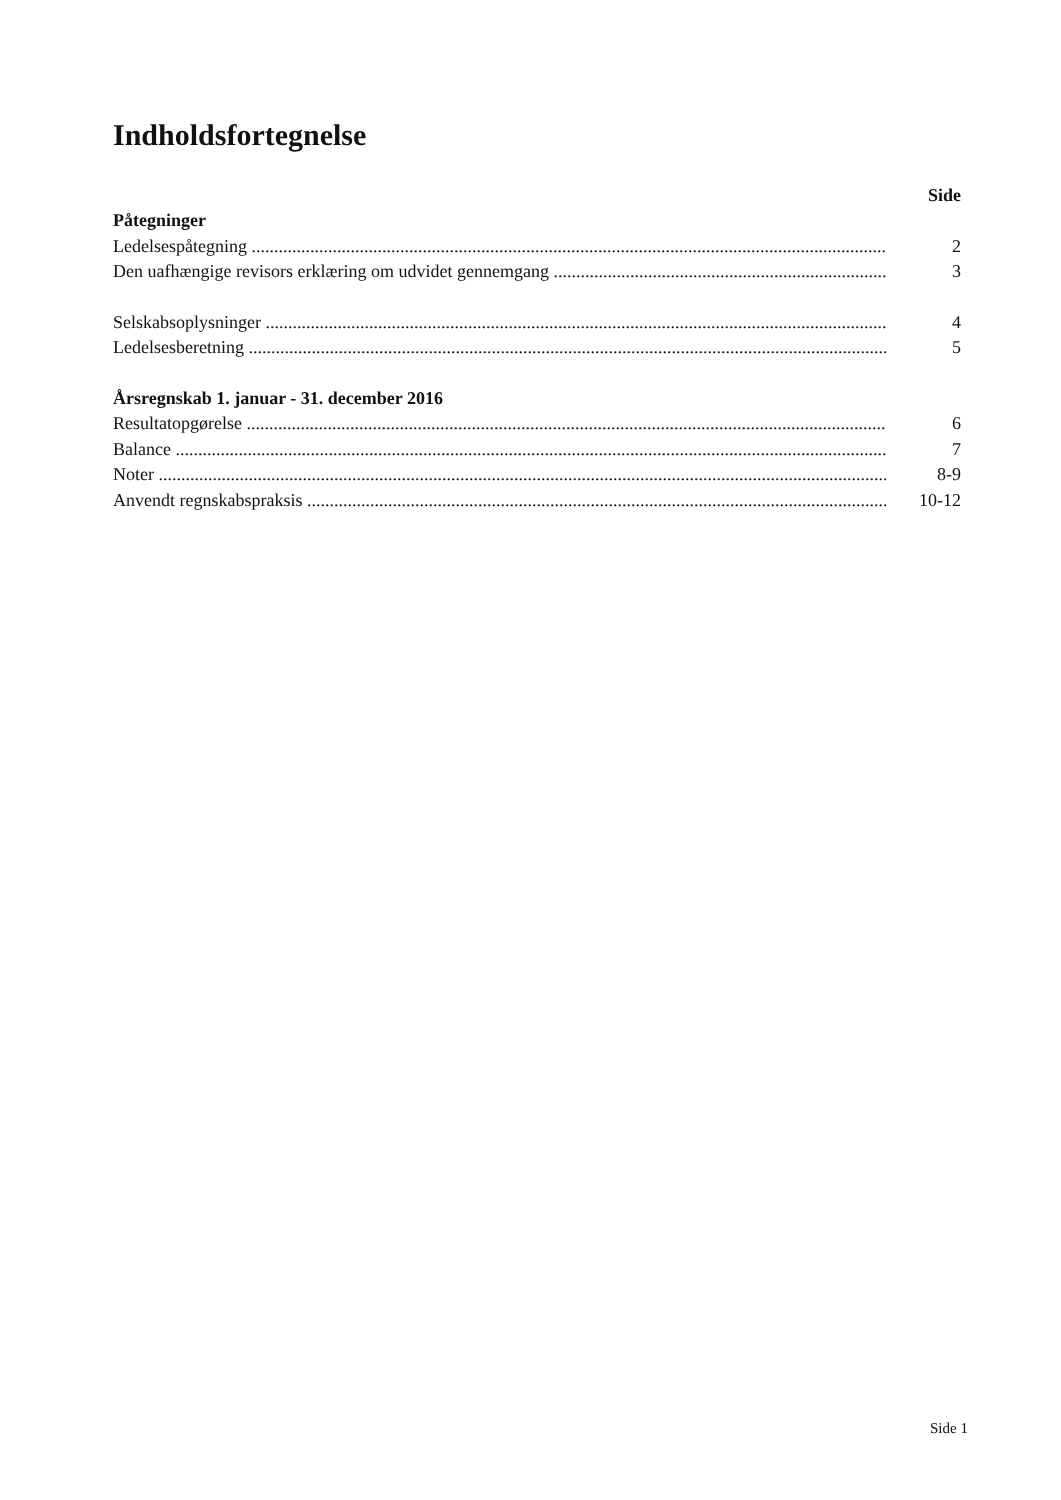Indholdsfortegnelse
Side
Påtegninger
Ledelsespåtegning 2
Den uafhængige revisors erklæring om udvidet gennemgang 3
Selskabsoplysninger 4
Ledelsesberetning 5
Årsregnskab 1. januar - 31. december 2016
Resultatopgørelse 6
Balance 7
Noter 8-9
Anvendt regnskabspraksis 10-12
Side 1